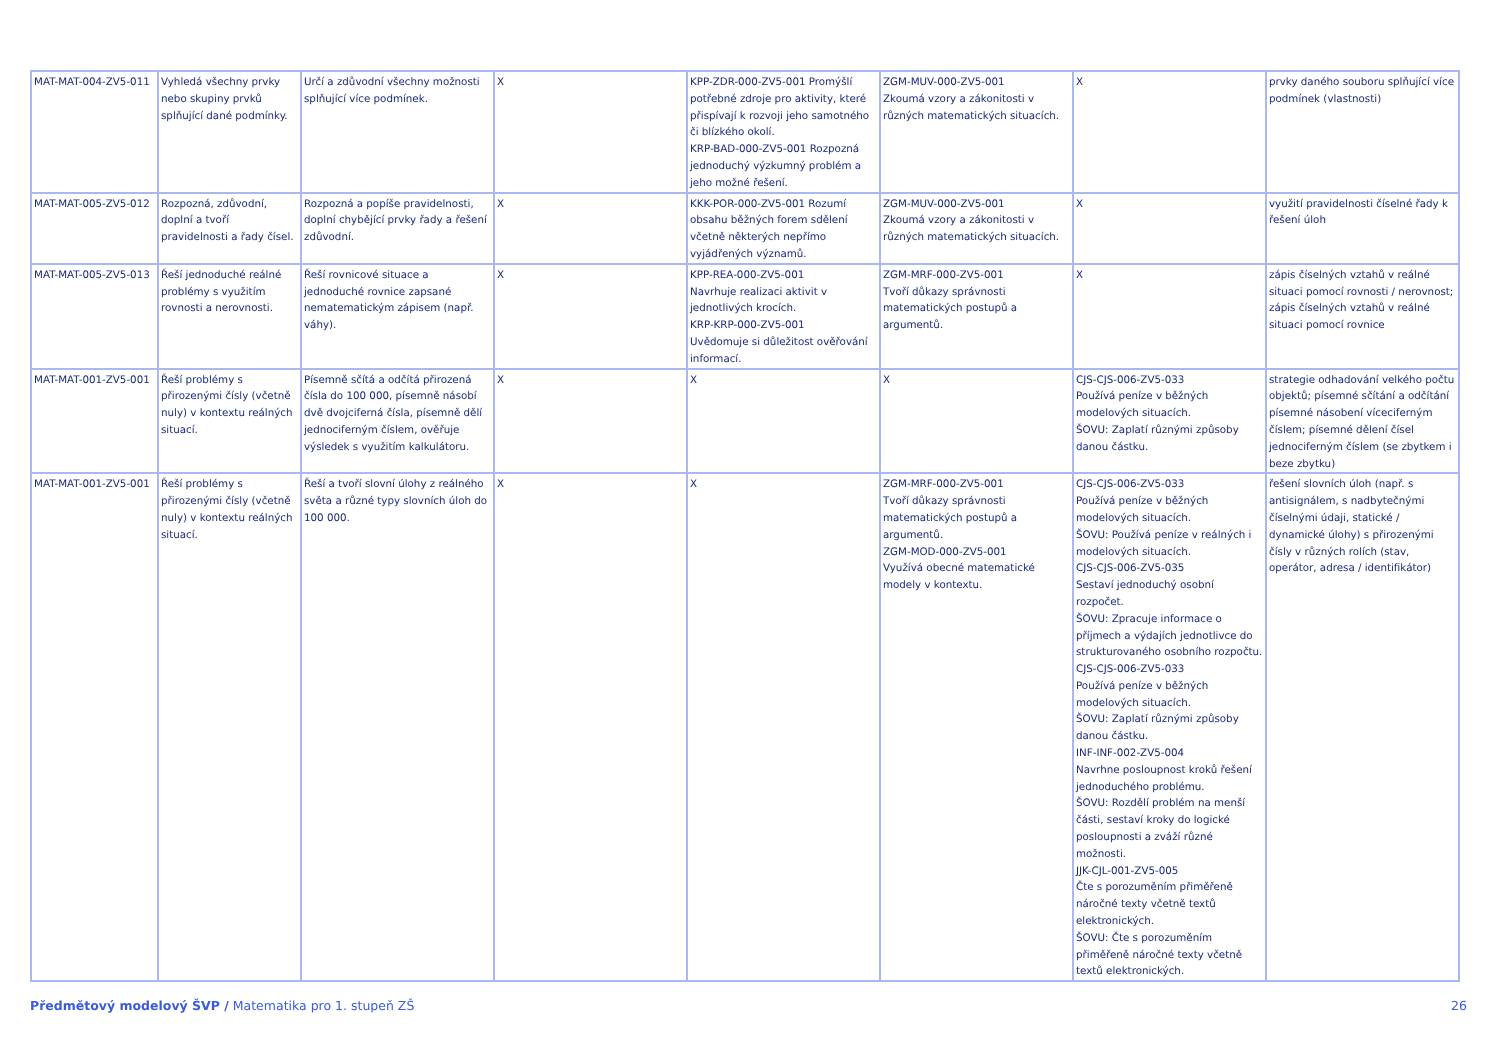| MAT-MAT-004-ZV5-011 | Vyhledá všechny prvky nebo skupiny prvků splňující dané podmínky. | Určí a zdůvodní všechny možnosti splňující více podmínek. | X | KPP-ZDR-000-ZV5-001 Promýšlí potřebné zdroje pro aktivity, které přispívají k rozvoji jeho samotného či blízkého okolí. KRP-BAD-000-ZV5-001 Rozpozná jednoduchý výzkumný problém a jeho možné řešení. | ZGM-MUV-000-ZV5-001 Zkoumá vzory a zákonitosti v různých matematických situacích. | X | prvky daného souboru splňující více podmínek (vlastnosti) |
| MAT-MAT-005-ZV5-012 | Rozpozná, zdůvodní, doplní a tvoří pravidelnosti a řady čísel. | Rozpozná a popíše pravidelnosti, doplní chybějící prvky řady a řešení zdůvodní. | X | KKK-POR-000-ZV5-001 Rozumí obsahu běžných forem sdělení včetně některých nepřímo vyjádřených významů. | ZGM-MUV-000-ZV5-001 Zkoumá vzory a zákonitosti v různých matematických situacích. | X | využití pravidelnosti číselné řady k řešení úloh |
| MAT-MAT-005-ZV5-013 | Řeší jednoduché reálné problémy s využitím rovnosti a nerovnosti. | Řeší rovnicové situace a jednoduché rovnice zapsané nematematickým zápisem (např. váhy). | X | KPP-REA-000-ZV5-001 Navrhuje realizaci aktivit v jednotlivých krocích. KRP-KRP-000-ZV5-001 Uvědomuje si důležitost ověřování informací. | ZGM-MRF-000-ZV5-001 Tvoří důkazy správnosti matematických postupů a argumentů. | X | zápis číselných vztahů v reálné situaci pomocí rovnosti / nerovnost; zápis číselných vztahů v reálné situaci pomocí rovnice |
| MAT-MAT-001-ZV5-001 | Řeší problémy s přirozenými čísly (včetně nuly) v kontextu reálných situací. | Písemně sčítá a odčítá přirozená čísla do 100 000, písemně násobí dvě dvojciferná čísla, písemně dělí jednociferným číslem, ověřuje výsledek s využitím kalkulátoru. | X | X | X | CJS-CJS-006-ZV5-033 Používá peníze v běžných modelových situacích. ŠOVU: Zaplatí různými způsoby danou částku. | strategie odhadování velkého počtu objektů; písemné sčítání a odčítání písemné násobení víceciferným číslem; písemné dělení čísel jednociferným číslem (se zbytkem i beze zbytku) |
| MAT-MAT-001-ZV5-001 | Řeší problémy s přirozenými čísly (včetně nuly) v kontextu reálných situací. | Řeší a tvoří slovní úlohy z reálného světa a různé typy slovních úloh do 100 000. | X | X | ZGM-MRF-000-ZV5-001 Tvoří důkazy správnosti matematických postupů a argumentů. ZGM-MOD-000-ZV5-001 Využívá obecné matematické modely v kontextu. | CJS-CJS-006-ZV5-033 Používá peníze v běžných modelových situacích. ŠOVU: Používá peníze v reálných i modelových situacích. CJS-CJS-006-ZV5-035 Sestaví jednoduchý osobní rozpočet. ŠOVU: Zpracuje informace o příjmech a výdajích jednotlivce do strukturovaného osobního rozpočtu. CJS-CJS-006-ZV5-033 Používá peníze v běžných modelových situacích. ŠOVU: Zaplatí různými způsoby danou částku. INF-INF-002-ZV5-004 Navrhne posloupnost kroků řešení jednoduchého problému. ŠOVU: Rozdělí problém na menší části, sestaví kroky do logické posloupnosti a zváží různé možnosti. JJK-CJL-001-ZV5-005 Čte s porozuměním přiměřeně náročné texty včetně textů elektronických. ŠOVU: Čte s porozuměním přiměřeně náročné texty včetně textů elektronických. | řešení slovních úloh (např. s antisignálem, s nadbytečnými číselnými údaji, statické / dynamické úlohy) s přirozenými čísly v různých rolích (stav, operátor, adresa / identifikátor) |
Předmětový modelový ŠVP / Matematika pro 1. stupeň ZŠ 26